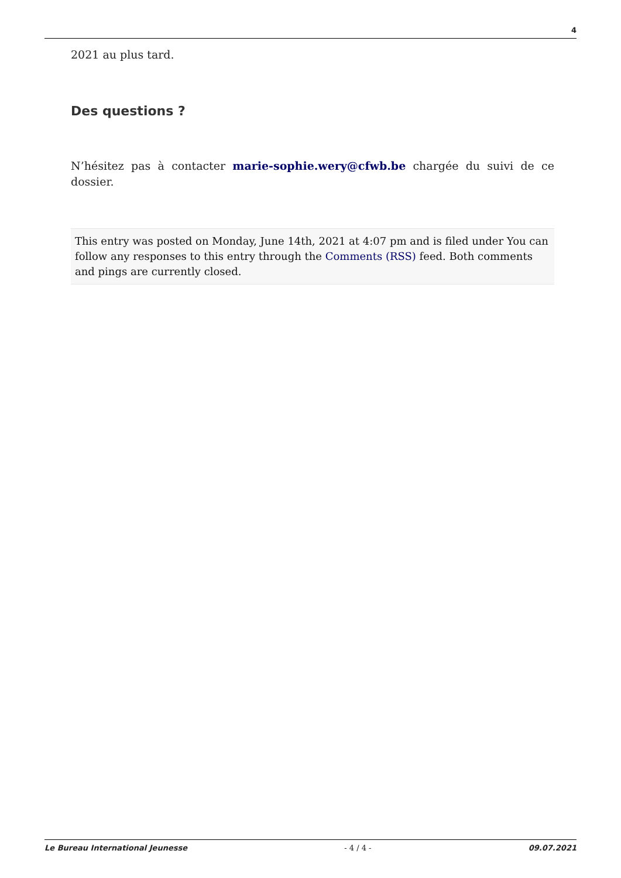4
2021 au plus tard.
Des questions ?
N’hésitez pas à contacter marie-sophie.wery@cfwb.be chargée du suivi de ce dossier.
This entry was posted on Monday, June 14th, 2021 at 4:07 pm and is filed under You can follow any responses to this entry through the Comments (RSS) feed. Both comments and pings are currently closed.
Le Bureau International Jeunesse - 4 / 4 - 09.07.2021